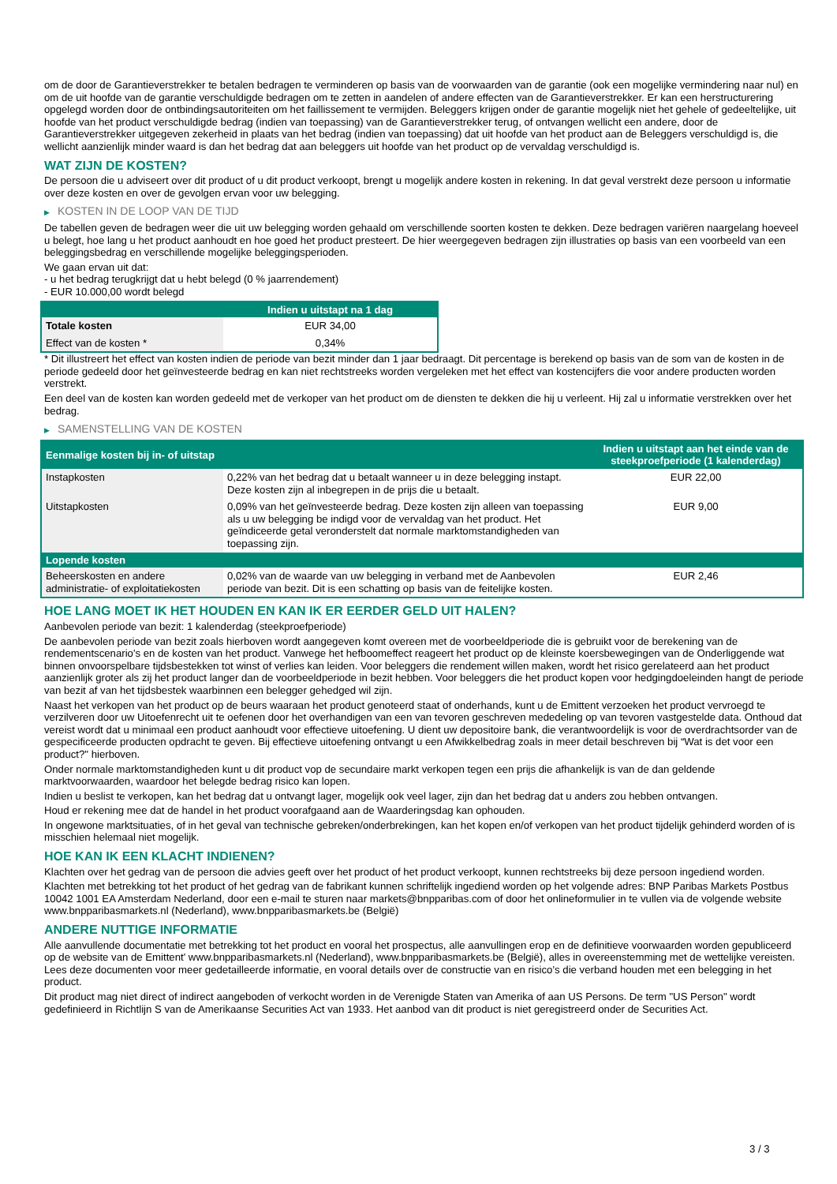om de door de Garantieverstrekker te betalen bedragen te verminderen op basis van de voorwaarden van de garantie (ook een mogelijke vermindering naar nul) en om de uit hoofde van de garantie verschuldigde bedragen om te zetten in aandelen of andere effecten van de Garantieverstrekker. Er kan een herstructurering opgelegd worden door de ontbindingsautoriteiten om het faillissement te vermijden. Beleggers krijgen onder de garantie mogelijk niet het gehele of gedeeltelijke, uit hoofde van het product verschuldigde bedrag (indien van toepassing) van de Garantieverstrekker terug, of ontvangen wellicht een andere, door de Garantieverstrekker uitgegeven zekerheid in plaats van het bedrag (indien van toepassing) dat uit hoofde van het product aan de Beleggers verschuldigd is, die wellicht aanzienlijk minder waard is dan het bedrag dat aan beleggers uit hoofde van het product op de vervaldag verschuldigd is.
WAT ZIJN DE KOSTEN?
De persoon die u adviseert over dit product of u dit product verkoopt, brengt u mogelijk andere kosten in rekening. In dat geval verstrekt deze persoon u informatie over deze kosten en over de gevolgen ervan voor uw belegging.
▶ KOSTEN IN DE LOOP VAN DE TIJD
De tabellen geven de bedragen weer die uit uw belegging worden gehaald om verschillende soorten kosten te dekken. Deze bedragen variëren naargelang hoeveel u belegt, hoe lang u het product aanhoudt en hoe goed het product presteert. De hier weergegeven bedragen zijn illustraties op basis van een voorbeeld van een beleggingsbedrag en verschillende mogelijke beleggingsperioden.
We gaan ervan uit dat:
- u het bedrag terugkrijgt dat u hebt belegd (0 % jaarrendement)
- EUR 10.000,00 wordt belegd
| | Indien u uitstapt na 1 dag |
| --- | --- |
| Totale kosten | EUR 34,00 |
| Effect van de kosten * | 0,34% |
* Dit illustreert het effect van kosten indien de periode van bezit minder dan 1 jaar bedraagt. Dit percentage is berekend op basis van de som van de kosten in de periode gedeeld door het geïnvesteerde bedrag en kan niet rechtstreeks worden vergeleken met het effect van kostencijfers die voor andere producten worden verstrekt.
Een deel van de kosten kan worden gedeeld met de verkoper van het product om de diensten te dekken die hij u verleent. Hij zal u informatie verstrekken over het bedrag.
▶ SAMENSTELLING VAN DE KOSTEN
| Eenmalige kosten bij in- of uitstap | | Indien u uitstapt aan het einde van de steekproefperiode (1 kalenderdag) |
| --- | --- | --- |
| Instapkosten | 0,22% van het bedrag dat u betaalt wanneer u in deze belegging instapt. Deze kosten zijn al inbegrepen in de prijs die u betaalt. | EUR 22,00 |
| Uitstapkosten | 0,09% van het geïnvesteerde bedrag. Deze kosten zijn alleen van toepassing als u uw belegging be indigd voor de vervaldag van het product. Het geïndiceerde getal veronderstelt dat normale marktomstandigheden van toepassing zijn. | EUR 9,00 |
| Lopende kosten | | |
| Beheerskosten en andere administratie- of exploitatiekosten | 0,02% van de waarde van uw belegging in verband met de Aanbevolen periode van bezit. Dit is een schatting op basis van de feitelijke kosten. | EUR 2,46 |
HOE LANG MOET IK HET HOUDEN EN KAN IK ER EERDER GELD UIT HALEN?
Aanbevolen periode van bezit: 1 kalenderdag (steekproefperiode)
De aanbevolen periode van bezit zoals hierboven wordt aangegeven komt overeen met de voorbeeldperiode die is gebruikt voor de berekening van de rendementscenario's en de kosten van het product. Vanwege het hefboomeffect reageert het product op de kleinste koersbewegingen van de Onderliggende wat binnen onvoorspelbare tijdsbestekken tot winst of verlies kan leiden. Voor beleggers die rendement willen maken, wordt het risico gerelateerd aan het product aanzienlijk groter als zij het product langer dan de voorbeeldperiode in bezit hebben. Voor beleggers die het product kopen voor hedgingdoeleinden hangt de periode van bezit af van het tijdsbestek waarbinnen een belegger gehedged wil zijn.
Naast het verkopen van het product op de beurs waaraan het product genoteerd staat of onderhands, kunt u de Emittent verzoeken het product vervroegd te verzilveren door uw Uitoefenrecht uit te oefenen door het overhandigen van een van tevoren geschreven mededeling op van tevoren vastgestelde data. Onthoud dat vereist wordt dat u minimaal een product aanhoudt voor effectieve uitoefening. U dient uw depositoire bank, die verantwoordelijk is voor de overdrachtsorder van de gespecificeerde producten opdracht te geven. Bij effectieve uitoefening ontvangt u een Afwikkelbedrag zoals in meer detail beschreven bij “Wat is det voor een product?" hierboven.
Onder normale marktomstandigheden kunt u dit product vop de secundaire markt verkopen tegen een prijs die afhankelijk is van de dan geldende marktvoorwaarden, waardoor het belegde bedrag risico kan lopen.
Indien u beslist te verkopen, kan het bedrag dat u ontvangt lager, mogelijk ook veel lager, zijn dan het bedrag dat u anders zou hebben ontvangen.
Houd er rekening mee dat de handel in het product voorafgaand aan de Waarderingsdag kan ophouden.
In ongewone marktsituaties, of in het geval van technische gebreken/onderbrekingen, kan het kopen en/of verkopen van het product tijdelijk gehinderd worden of is misschien helemaal niet mogelijk.
HOE KAN IK EEN KLACHT INDIENEN?
Klachten over het gedrag van de persoon die advies geeft over het product of het product verkoopt, kunnen rechtstreeks bij deze persoon ingediend worden.
Klachten met betrekking tot het product of het gedrag van de fabrikant kunnen schriftelijk ingediend worden op het volgende adres: BNP Paribas Markets Postbus 10042 1001 EA Amsterdam Nederland, door een e-mail te sturen naar markets@bnpparibas.com of door het onlineformulier in te vullen via de volgende website www.bnpparibasmarkets.nl (Nederland), www.bnpparibasmarkets.be (België)
ANDERE NUTTIGE INFORMATIE
Alle aanvullende documentatie met betrekking tot het product en vooral het prospectus, alle aanvullingen erop en de definitieve voorwaarden worden gepubliceerd op de website van de Emittent' www.bnpparibasmarkets.nl (Nederland), www.bnpparibasmarkets.be (België), alles in overeenstemming met de wettelijke vereisten. Lees deze documenten voor meer gedetailleerde informatie, en vooral details over de constructie van en risico’s die verband houden met een belegging in het product.
Dit product mag niet direct of indirect aangeboden of verkocht worden in de Verenigde Staten van Amerika of aan US Persons. De term "US Person" wordt gedefinieerd in Richtlijn S van de Amerikaanse Securities Act van 1933. Het aanbod van dit product is niet geregistreerd onder de Securities Act.
3 / 3